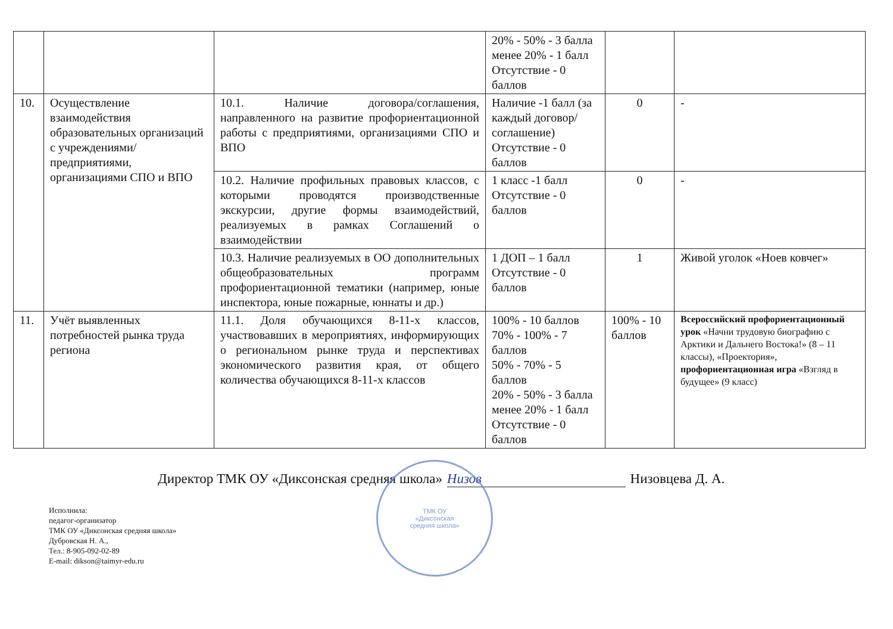| | | | 20% - 50% - 3 балла менее 20% - 1 балл Отсутствие - 0 баллов | | |
| 10. | Осуществление взаимодействия образовательных организаций с учреждениями/предприятиями, организациями СПО и ВПО | 10.1. Наличие договора/соглашения, направленного на развитие профориентационной работы с предприятиями, организациями СПО и ВПО | Наличие -1 балл (за каждый договор/соглашение) Отсутствие - 0 баллов | 0 | - |
| | | 10.2. Наличие профильных правовых классов, с которыми проводятся производственные экскурсии, другие формы взаимодействий, реализуемых в рамках Соглашений о взаимодействии | 1 класс -1 балл Отсутствие - 0 баллов | 0 | - |
| | | 10.3. Наличие реализуемых в ОО дополнительных общеобразовательных программ профориентационной тематики (например, юные инспектора, юные пожарные, юннаты и др.) | 1 ДОП – 1 балл Отсутствие - 0 баллов | 1 | Живой уголок «Ноев ковчег» |
| 11. | Учёт выявленных потребностей рынка труда региона | 11.1. Доля обучающихся 8-11-х классов, участвовавших в мероприятиях, информирующих о региональном рынке труда и перспективах экономического развития края, от общего количества обучающихся 8-11-х классов | 100% - 10 баллов 70% - 100% - 7 баллов 50% - 70% - 5 баллов 20% - 50% - 3 балла менее 20% - 1 балл Отсутствие - 0 баллов | 100% - 10 баллов | Всероссийский профориентационный урок «Начни трудовую биографию с Арктики и Дальнего Востока!» (8 – 11 классы), «Проектория», профориентационная игра «Взгляд в будущее» (9 класс) |
Директор ТМК ОУ «Диксонская средняя школа» Низов Низовцева Д. А.
Исполнила:
педагог-организатор
ТМК ОУ «Диксонская средняя школа»
Дубровская Н. А.,
Тел.: 8-905-092-02-89
E-mail: dikson@taimyr-edu.ru
ТМК ОУ
«Диксонская
средняя школа»